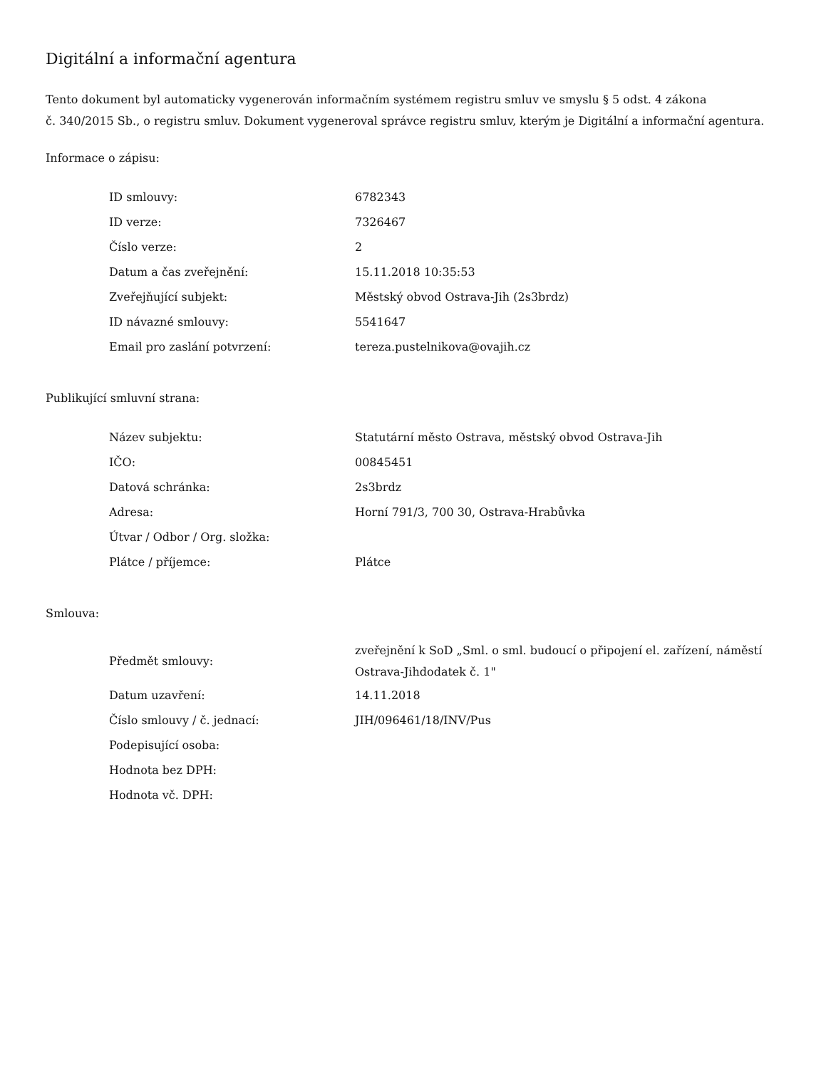Digitální a informační agentura
Tento dokument byl automaticky vygenerován informačním systémem registru smluv ve smyslu § 5 odst. 4 zákona
č. 340/2015 Sb., o registru smluv. Dokument vygeneroval správce registru smluv, kterým je Digitální a informační agentura.
Informace o zápisu:
| ID smlouvy: | 6782343 |
| ID verze: | 7326467 |
| Číslo verze: | 2 |
| Datum a čas zveřejnění: | 15.11.2018 10:35:53 |
| Zveřejňující subjekt: | Městský obvod Ostrava-Jih (2s3brdz) |
| ID návazné smlouvy: | 5541647 |
| Email pro zaslání potvrzení: | tereza.pustelnikova@ovajih.cz |
Publikující smluvní strana:
| Název subjektu: | Statutární město Ostrava, městský obvod Ostrava-Jih |
| IČO: | 00845451 |
| Datová schránka: | 2s3brdz |
| Adresa: | Horní 791/3, 700 30, Ostrava-Hrabůvka |
| Útvar / Odbor / Org. složka: | |
| Plátce / příjemce: | Plátce |
Smlouva:
| Předmět smlouvy: | zveřejnění k SoD „Sml. o sml. budoucí o připojení el. zařízení, náměstí Ostrava-Jihdodatek č. 1" |
| Datum uzavření: | 14.11.2018 |
| Číslo smlouvy / č. jednací: | JIH/096461/18/INV/Pus |
| Podepisující osoba: | |
| Hodnota bez DPH: | |
| Hodnota vč. DPH: | |